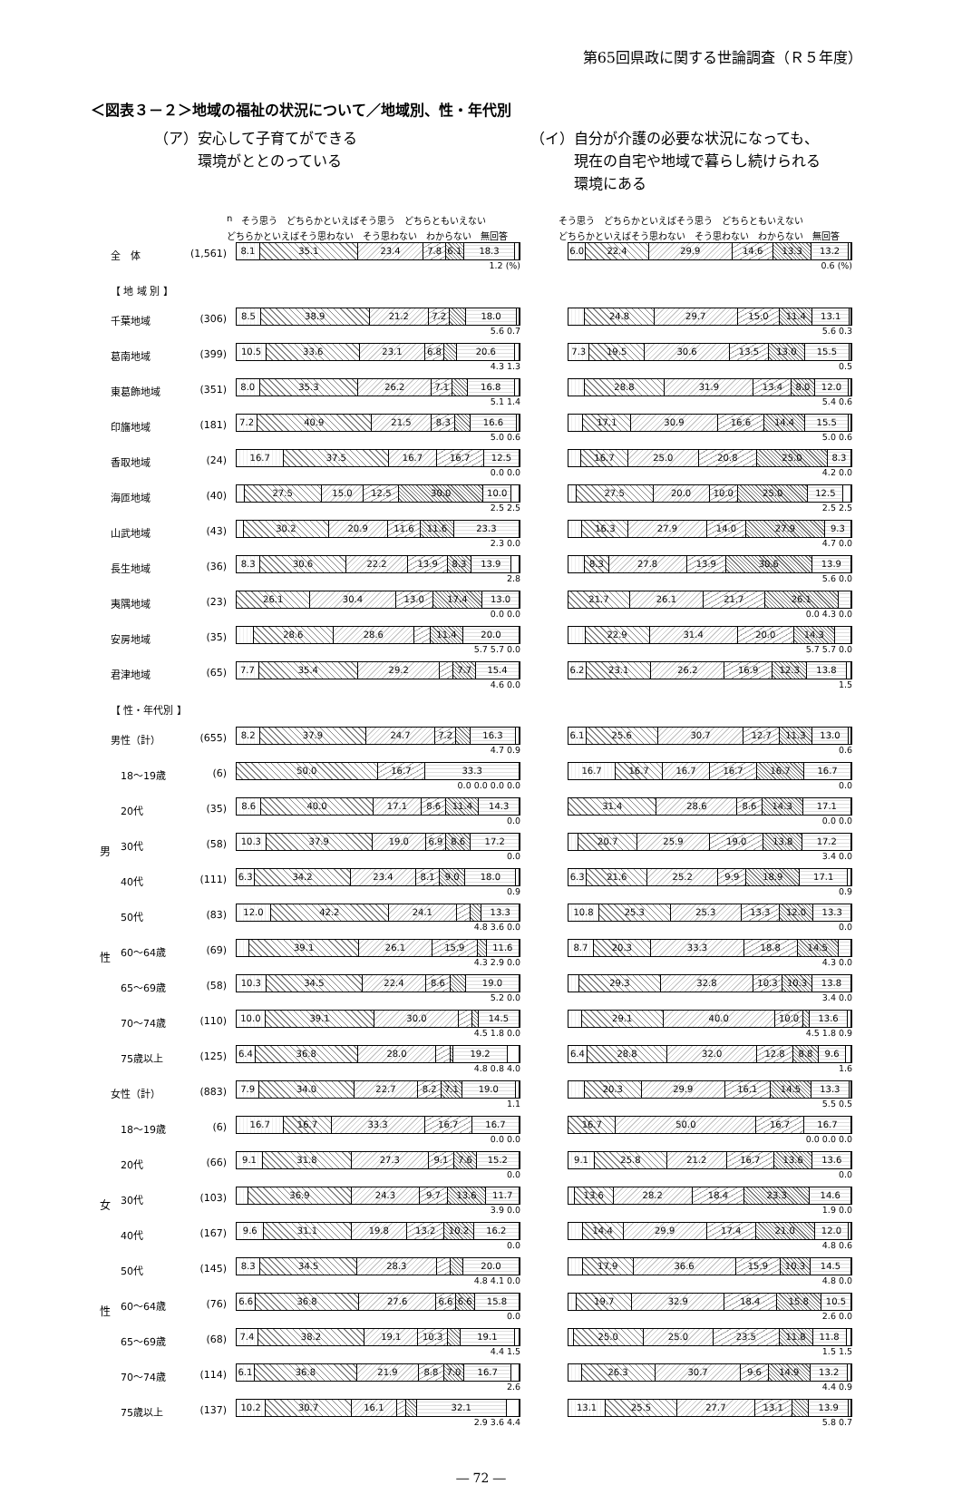第65回県政に関する世論調査（Ｒ５年度）
＜図表３－２＞地域の福祉の状況について／地域別、性・年代別
（ア）安心して子育てができる
　　　環境がととのっている
（イ）自分が介護の必要な状況になっても、
　　　現在の自宅や地域で暮らし続けられる
　　　環境にある
n そう思う どちらかといえばそう思う どちらともいえない どちらかといえばそう思わない そう思わない わからない 無回答
そう思う どちらかといえばそう思う どちらともいえない どちらかといえばそう思わない そう思わない わからない 無回答
| | 全 体 | (1,561) | 8.1 35.1 23.4 7.8 6.1 18.3 1.2 (%) | 6.0 22.4 29.9 14.6 13.3 13.2 0.6 (%) |
| | 【 地 域 別 】 | | | |
| | 千葉地域 | (306) | 8.5 38.9 21.2 7.2 18.0 5.6 0.7 | 24.8 29.7 15.0 11.4 13.1 5.6 0.3 |
| | 葛南地域 | (399) | 10.5 33.6 23.1 6.8 20.6 4.3 1.3 | 7.3 19.5 30.6 13.5 13.0 15.5 0.5 |
| | 東葛飾地域 | (351) | 8.0 35.3 26.2 7.1 16.8 5.1 1.4 | 28.8 31.9 13.4 8.0 12.0 5.4 0.6 |
| | 印旛地域 | (181) | 7.2 40.9 21.5 8.3 16.6 5.0 0.6 | 17.1 30.9 16.6 14.4 15.5 5.0 0.6 |
| | 香取地域 | (24) | 16.7 37.5 16.7 16.7 12.5 0.0 0.0 | 16.7 25.0 20.8 25.0 8.3 4.2 0.0 |
| | 海匝地域 | (40) | 27.5 15.0 12.5 30.0 10.0 2.5 2.5 | 27.5 20.0 10.0 25.0 12.5 2.5 2.5 |
| | 山武地域 | (43) | 30.2 20.9 11.6 11.6 23.3 2.3 0.0 | 16.3 27.9 14.0 27.9 9.3 4.7 0.0 |
| | 長生地域 | (36) | 8.3 30.6 22.2 13.9 8.3 13.9 2.8 | 8.3 27.8 13.9 30.6 13.9 5.6 0.0 |
| | 夷隅地域 | (23) | 26.1 30.4 13.0 17.4 13.0 0.0 0.0 | 21.7 26.1 21.7 26.1 0.0 4.3 0.0 |
| | 安房地域 | (35) | 28.6 28.6 11.4 20.0 5.7 5.7 0.0 | 22.9 31.4 20.0 14.3 5.7 5.7 0.0 |
| | 君津地域 | (65) | 7.7 35.4 29.2 7.7 15.4 4.6 0.0 | 6.2 23.1 26.2 16.9 12.3 13.8 1.5 |
| | 【 性・年代別 】 | | | |
| | 男性（計） | (655) | 8.2 37.9 24.7 7.2 16.3 4.7 0.9 | 6.1 25.6 30.7 12.7 11.3 13.0 0.6 |
| | 18～19歳 | (6) | 50.0 16.7 33.3 0.0 0.0 0.0 0.0 | 16.7 16.7 16.7 16.7 16.7 16.7 0.0 |
| | 20代 | (35) | 8.6 40.0 17.1 8.6 11.4 14.3 0.0 | 31.4 28.6 8.6 14.3 17.1 0.0 0.0 |
| 男 | 30代 | (58) | 10.3 37.9 19.0 6.9 8.6 17.2 0.0 | 20.7 25.9 19.0 13.8 17.2 3.4 0.0 |
| | 40代 | (111) | 6.3 34.2 23.4 8.1 9.0 18.0 0.9 | 6.3 21.6 25.2 9.9 18.9 17.1 0.9 |
| | 50代 | (83) | 12.0 42.2 24.1 13.3 4.8 3.6 0.0 | 10.8 25.3 25.3 13.3 12.0 13.3 0.0 |
| 性 | 60～64歳 | (69) | 39.1 26.1 15.9 11.6 4.3 2.9 0.0 | 8.7 20.3 33.3 18.8 14.5 4.3 0.0 |
| | 65～69歳 | (58) | 10.3 34.5 22.4 8.6 19.0 5.2 0.0 | 29.3 32.8 10.3 10.3 13.8 3.4 0.0 |
| | 70～74歳 | (110) | 10.0 39.1 30.0 14.5 4.5 1.8 0.0 | 29.1 40.0 10.0 13.6 4.5 1.8 0.9 |
| | 75歳以上 | (125) | 6.4 36.8 28.0 19.2 4.8 0.8 4.0 | 6.4 28.8 32.0 12.8 8.8 9.6 1.6 |
| | 女性（計） | (883) | 7.9 34.0 22.7 8.2 7.1 19.0 1.1 | 20.3 29.9 16.1 14.5 13.3 5.5 0.5 |
| | 18～19歳 | (6) | 16.7 16.7 33.3 16.7 16.7 0.0 0.0 | 16.7 50.0 16.7 16.7 0.0 0.0 0.0 |
| | 20代 | (66) | 9.1 31.8 27.3 9.1 7.6 15.2 0.0 | 9.1 25.8 21.2 16.7 13.6 13.6 0.0 |
| 女 | 30代 | (103) | 36.9 24.3 9.7 13.6 11.7 3.9 0.0 | 13.6 28.2 18.4 23.3 14.6 1.9 0.0 |
| | 40代 | (167) | 9.6 31.1 19.8 13.2 10.2 16.2 0.0 | 14.4 29.9 17.4 21.0 12.0 4.8 0.6 |
| | 50代 | (145) | 8.3 34.5 28.3 20.0 4.8 4.1 0.0 | 17.9 36.6 15.9 10.3 14.5 4.8 0.0 |
| 性 | 60～64歳 | (76) | 6.6 36.8 27.6 6.6 6.6 15.8 0.0 | 19.7 32.9 18.4 15.8 10.5 2.6 0.0 |
| | 65～69歳 | (68) | 7.4 38.2 19.1 10.3 19.1 4.4 1.5 | 25.0 25.0 23.5 11.8 11.8 1.5 1.5 |
| | 70～74歳 | (114) | 6.1 36.8 21.9 8.8 7.0 16.7 2.6 | 26.3 30.7 9.6 14.9 13.2 4.4 0.9 |
| | 75歳以上 | (137) | 10.2 30.7 16.1 32.1 2.9 3.6 4.4 | 13.1 25.5 27.7 13.1 13.9 5.8 0.7 |
― 72 ―